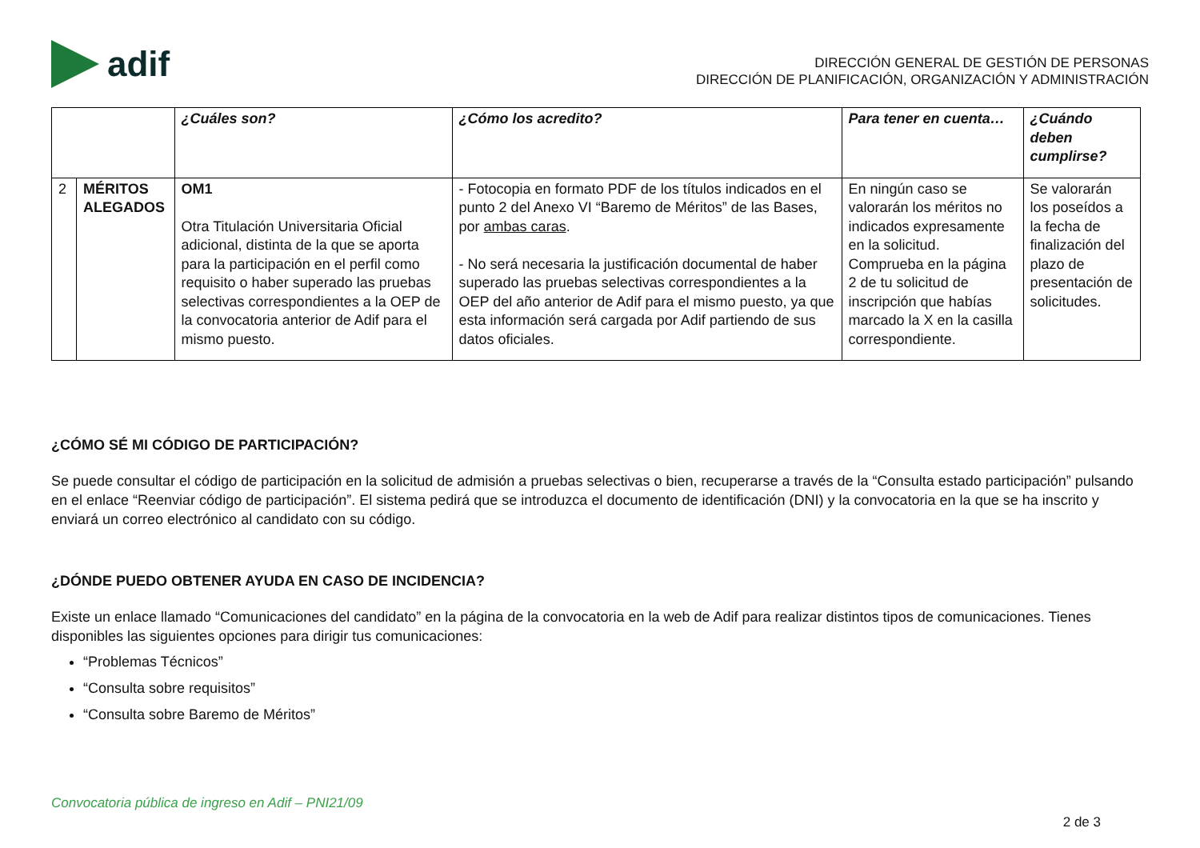adif
DIRECCIÓN GENERAL DE GESTIÓN DE PERSONAS
DIRECCIÓN DE PLANIFICACIÓN, ORGANIZACIÓN Y ADMINISTRACIÓN
| | | ¿Cuáles son? | ¿Cómo los acredito? | Para tener en cuenta… | ¿Cuándo deben cumplirse? |
| --- | --- | --- | --- | --- | --- |
| 2 | MÉRITOS ALEGADOS | OM1 Otra Titulación Universitaria Oficial adicional, distinta de la que se aporta para la participación en el perfil como requisito o haber superado las pruebas selectivas correspondientes a la OEP de la convocatoria anterior de Adif para el mismo puesto. | - Fotocopia en formato PDF de los títulos indicados en el punto 2 del Anexo VI “Baremo de Méritos” de las Bases, por ambas caras . - No será necesaria la justificación documental de haber superado las pruebas selectivas correspondientes a la OEP del año anterior de Adif para el mismo puesto, ya que esta información será cargada por Adif partiendo de sus datos oficiales. | En ningún caso se valorarán los méritos no indicados expresamente en la solicitud. Comprueba en la página 2 de tu solicitud de inscripción que habías marcado la X en la casilla correspondiente. | Se valorarán los poseídos a la fecha de finalización del plazo de presentación de solicitudes. |
¿CÓMO SÉ MI CÓDIGO DE PARTICIPACIÓN?
Se puede consultar el código de participación en la solicitud de admisión a pruebas selectivas o bien, recuperarse a través de la “Consulta estado participación” pulsando en el enlace “Reenviar código de participación”. El sistema pedirá que se introduzca el documento de identificación (DNI) y la convocatoria en la que se ha inscrito y enviará un correo electrónico al candidato con su código.
¿DÓNDE PUEDO OBTENER AYUDA EN CASO DE INCIDENCIA?
Existe un enlace llamado “Comunicaciones del candidato” en la página de la convocatoria en la web de Adif para realizar distintos tipos de comunicaciones. Tienes disponibles las siguientes opciones para dirigir tus comunicaciones:
“Problemas Técnicos”
“Consulta sobre requisitos”
“Consulta sobre Baremo de Méritos”
Convocatoria pública de ingreso en Adif – PNI21/09
2 de 3